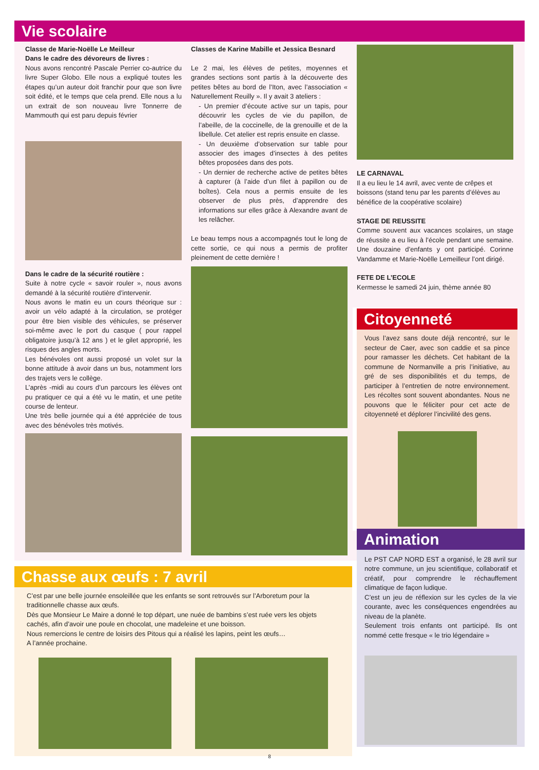Vie scolaire
Classe de Marie-Noëlle Le Meilleur
Dans le cadre des dévoreurs de livres :
Nous avons rencontré Pascale Perrier co-autrice du livre Super Globo. Elle nous a expliqué toutes les étapes qu’un auteur doit franchir pour que son livre soit édité, et le temps que cela prend. Elle nous a lu un extrait de son nouveau livre Tonnerre de Mammouth qui est paru depuis février
Dans le cadre de la sécurité routière :
Suite à notre cycle « savoir rouler », nous avons demandé à la sécurité routière d’intervenir.
Nous avons le matin eu un cours théorique sur : avoir un vélo adapté à la circulation, se protéger pour être bien visible des véhicules, se préserver soi-même avec le port du casque ( pour rappel obligatoire jusqu’à 12 ans ) et le gilet approprié, les risques des angles morts.
Les bénévoles ont aussi proposé un volet sur la bonne attitude à avoir dans un bus, notamment lors des trajets vers le collège.
L’après -midi au cours d’un parcours les élèves ont pu pratiquer ce qui a été vu le matin, et une petite course de lenteur.
Une très belle journée qui a été appréciée de tous avec des bénévoles très motivés.
Classes de Karine Mabille et Jessica Besnard
Le 2 mai, les élèves de petites, moyennes et grandes sections sont partis à la découverte des petites bêtes au bord de l’Iton, avec l’association « Naturellement Reuilly ». Il y avait 3 ateliers :
- Un premier d’écoute active sur un tapis, pour découvrir les cycles de vie du papillon, de l’abeille, de la coccinelle, de la grenouille et de la libellule. Cet atelier est repris ensuite en classe.
- Un deuxième d’observation sur table pour associer des images d’insectes à des petites bêtes proposées dans des pots.
- Un dernier de recherche active de petites bêtes à capturer (à l’aide d’un filet à papillon ou de boîtes). Cela nous a permis ensuite de les observer de plus près, d’apprendre des informations sur elles grâce à Alexandre avant de les relâcher.
Le beau temps nous a accompagnés tout le long de cette sortie, ce qui nous a permis de profiter pleinement de cette dernière !
LE CARNAVAL
Il a eu lieu le 14 avril, avec vente de crêpes et boissons (stand tenu par les parents d’élèves au bénéfice de la coopérative scolaire)
STAGE DE REUSSITE
Comme souvent aux vacances scolaires, un stage de réussite a eu lieu à l’école pendant une semaine. Une douzaine d’enfants y ont participé. Corinne Vandamme et Marie-Noëlle Lemeilleur l’ont dirigé.
FETE DE L’ECOLE
Kermesse le samedi 24 juin, thème année 80
Citoyenneté
Vous l’avez sans doute déjà rencontré, sur le secteur de Caer, avec son caddie et sa pince pour ramasser les déchets. Cet habitant de la commune de Normanville a pris l’initiative, au gré de ses disponibilités et du temps, de participer à l’entretien de notre environnement. Les récoltes sont souvent abondantes. Nous ne pouvons que le féliciter pour cet acte de citoyenneté et déplorer l’incivilité des gens.
Chasse aux œufs : 7 avril
C’est par une belle journée ensoleillée que les enfants se sont retrouvés sur l’Arboretum pour la traditionnelle chasse aux œufs.
Dès que Monsieur Le Maire a donné le top départ, une nuée de bambins s’est ruée vers les objets cachés, afin d’avoir une poule en chocolat, une madeleine et une boisson.
Nous remercions le centre de loisirs des Pitous qui a réalisé les lapins, peint les œufs…
A l’année prochaine.
Animation
Le PST CAP NORD EST a organisé, le 28 avril sur notre commune, un jeu scientifique, collaboratif et créatif, pour comprendre le réchauffement climatique de façon ludique.
C’est un jeu de réflexion sur les cycles de la vie courante, avec les conséquences engendrées au niveau de la planète.
Seulement trois enfants ont participé. Ils ont nommé cette fresque « le trio légendaire »
8